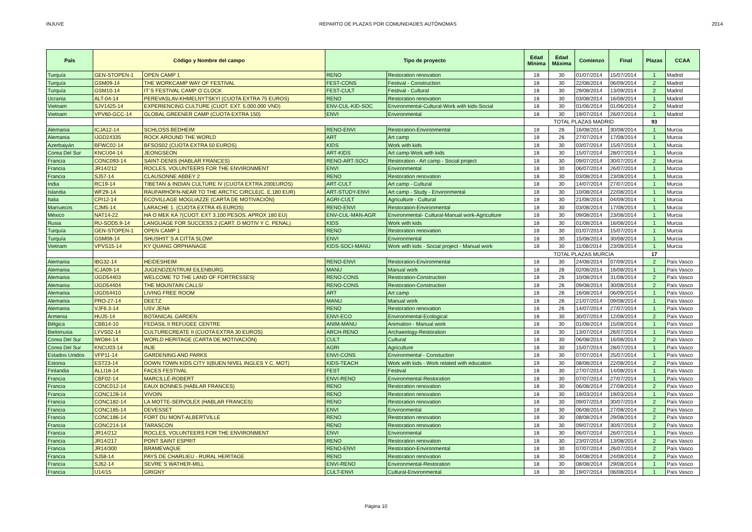INJUVE REPARTO DE PLAZAS POR COMUNIDADES AUTÓNOMAS 2014
| País | Código y Nombre del campo | | Tipo de proyecto | | Edad Mínima | Edad Máxima | Comienzo | Final | Plazas | CCAA |
| --- | --- | --- | --- | --- | --- | --- | --- | --- | --- | --- |
| Turquía | GEN-STOPEN-1 | OPEN CAMP 1 | RENO | Restoration renovation | 18 | 30 | 01/07/2014 | 15/07/2014 | 1 | Madrid |
| Turquía | GSM09-14 | THE WORKCAMP WAY OF FESTIVAL | FEST-CONS | Festival - Construction | 18 | 30 | 22/08/2014 | 06/09/2014 | 2 | Madrid |
| Turquía | GSM10-14 | IT´S FESTIVAL CAMP O´CLOCK | FEST-CULT | Festival - Cultural | 18 | 30 | 29/08/2014 | 13/09/2014 | 2 | Madrid |
| Ucrania | ALT-04-14 | PEREVASLAV-KHMELNYTSKYI (CUOTA EXTRA 75 EUROS) | RENO | Restoration renovation | 18 | 30 | 03/08/2014 | 16/08/2014 | 1 | Madrid |
| Vietnam | SJV1425-14 | EXPERIENCING CULTURE (CUOT. EXT. 5.000.000 VND) | ENV-CUL-KID-SOC | Environmental-Cultural-Work with kids-Social | 18 | 30 | 01/06/2014 | 01/06/2014 | 2 | Madrid |
| Vietnam | VPV60-GCC-14 | GLOBAL GREENER CAMP (CUOTA EXTRA 150) | ENVI | Environmental | 18 | 30 | 19/07/2014 | 26/07/2014 | 1 | Madrid |
| | | | | | TOTAL PLAZAS MADRID | | | | 93 | |
| Alemania | ICJA12-14 | SCHLOSS BEDHEIM | RENO-ENVI | Restoration-Environmental | 18 | 26 | 16/08/2014 | 30/08/2014 | 1 | Murcia |
| Alemania | IJGD24335 | ROCK AROUND THE WORLD | ART | Art camp | 18 | 26 | 27/07/2014 | 17/08/2014 | 1 | Murcia |
| Azerbaiyán | BFWC02-14 | BFSOS02 (CUOTA EXTRA 50 EUROS) | KIDS | Work with kids | 18 | 30 | 03/07/2014 | 15/07/2014 | 1 | Murcia |
| Corea Del Sur | KNCU04-14 | JEONGSEON | ART-KIDS | Art camp-Work with kids | 18 | 30 | 15/07/2014 | 28/07/2014 | 1 | Murcia |
| Francia | CONC093-14 | SAINT-DENIS (HABLAR FRANCES) | RENO-ART-SOCI | Restoration - Art camp - Social project | 18 | 30 | 09/07/2014 | 30/07/2014 | 2 | Murcia |
| Francia | JR14/212 | ROCLES, VOLUNTEERS FOR THE ENVIRONMENT | ENVI | Environmental | 18 | 30 | 06/07/2014 | 26/07/2014 | 1 | Murcia |
| Francia | SJ57-14 | CLAUSONNE ABBEY 2 | RENO | Restoration renovation | 18 | 30 | 03/08/2014 | 23/08/2014 | 1 | Murcia |
| India | RC19-14 | TIBETAN & INDIAN CULTURE IV (CUOTA EXTRA 200EUROS) | ART-CULT | Art camp - Cultural | 18 | 30 | 14/07/2014 | 27/07/2014 | 1 | Murcia |
| Islandia | WF29-14 | RAUFARHÓFN-NEAR TO THE ARCTIC CIRCLE(C. E.180 EUR) | ART-STUDY-ENVI | Art camp - Study - Environmental | 18 | 30 | 10/08/2014 | 22/08/2014 | 1 | Murcia |
| Italia | CPI12-14 | ECOVILLAGE MOGLIAZZE (CARTA DE MOTIVACIÓN) | AGRI-CULT | Agriculture - Cultural | 18 | 30 | 21/08/2014 | 04/09/2014 | 1 | Murcia |
| Marruecos | CJM5-14 | LARACHE 1. (CUOTA EXTRA 45 EUROS) | RENO-ENVI | Restoration-Environmental | 18 | 30 | 03/08/2014 | 17/08/2014 | 1 | Murcia |
| México | NAT14-22 | HA O MEK KA 7(CUOT. EXT 3.100 PESOS. APROX 180 EU) | ENV-CUL-MAN-AGR | Environmental- Cultural-Manual work-Agriculture | 18 | 30 | 09/08/2014 | 23/08/2014 | 1 | Murcia |
| Rusia | RU-SOD5.9-14 | LANGUAGE FOR SUCCESS 2 (CART. D MOTIV Y C. PENAL) | KIDS | Work with kids | 18 | 30 | 01/08/2014 | 16/08/2014 | 1 | Murcia |
| Turquía | GEN-STOPEN-1 | OPEN CAMP 1 | RENO | Restoration renovation | 18 | 30 | 01/07/2014 | 15/07/2014 | 1 | Murcia |
| Turquía | GSM08-14 | SHUSH!IT´S A CITTA SLOW! | ENVI | Environmental | 18 | 30 | 15/08/2014 | 30/08/2014 | 1 | Murcia |
| Vietnam | VPVS15-14 | KY QUANG ORPHANAGE | KIDS-SOCI-MANU | Work with kids - Social project - Manual work | 18 | 30 | 11/08/2014 | 23/08/2014 | 1 | Murcia |
| | | | | | TOTAL PLAZAS MURCIA | | | | 17 | |
| Alemania | IBG32-14 | HEIDESHEIM | RENO-ENVI | Restoration-Environmental | 18 | 30 | 24/08/2014 | 07/09/2014 | 2 | País Vasco |
| Alemania | ICJA09-14 | JUGENDZENTRUM EILENBURG | MANU | Manual work | 18 | 26 | 02/08/2014 | 16/08/2014 | 1 | País Vasco |
| Alemania | IJGD54403 | WELCOME TO THE LAND OF FORTRESSES/ | RENO-CONS | Restoration-Construction | 18 | 26 | 10/08/2014 | 31/08/2014 | 2 | País Vasco |
| Alemania | IJGD54404 | THE MOUNTAIN CALLS! | RENO-CONS | Restoration-Construction | 18 | 26 | 09/08/2014 | 30/08/2014 | 2 | País Vasco |
| Alemania | IJGD54410 | LIVING FREE ROOM | ART | Art camp | 18 | 26 | 16/08/2014 | 06/09/2014 | 1 | País Vasco |
| Alemania | PRO-27-14 | DEETZ | MANU | Manual work | 18 | 26 | 21/07/2014 | 09/08/2014 | 1 | País Vasco |
| Alemania | VJF6.3-14 | USV JENA | RENO | Restoration renovation | 18 | 26 | 14/07/2014 | 27/07/2014 | 1 | País Vasco |
| Armenia | HUJ5-14 | BOTANICAL GARDEN | ENVI-ECO | Environmental-Ecological | 18 | 30 | 30/07/2014 | 12/08/2014 | 2 | País Vasco |
| Bélgica | CBB14-10 | FEDASIL II REFUGEE CENTRE | ANIM-MANU | Animation - Manual work | 18 | 30 | 01/08/2014 | 15/08/2014 | 1 | País Vasco |
| Bielorrusia | LYVS02-14 | CULTURECREATE II (CUOTA EXTRA 30 EUROS) | ARCH-RENO | Archaeology-Restoration | 18 | 30 | 13/07/2014 | 26/07/2014 | 1 | País Vasco |
| Corea Del Sur | IWO84-14 | WORLD HERITAGE (CARTA DE MOTIVACIÓN) | CULT | Cultural | 18 | 30 | 06/08/2014 | 16/08/2014 | 2 | País Vasco |
| Corea Del Sur | KNCU03-14 | INJE | AGRI | Agriculture | 18 | 30 | 15/07/2014 | 28/07/2014 | 1 | País Vasco |
| Estados Unidos | VFP11-14 | GARDENING AND PARKS | ENVI-CONS | Environmental - Constuction | 18 | 30 | 07/07/2014 | 25/07/2014 | 1 | País Vasco |
| Estonia | EST23-14 | DOWN TOWN KIDS CITY II(BUEN NIVEL INGLES Y C. MOT) | KIDS-TEACH | Work with kids - Work related with education | 19 | 30 | 08/08/2014 | 22/08/2014 | 2 | País Vasco |
| Finlandia | ALLI18-14 | FACES FESTIVAL | FEST | Festival | 18 | 30 | 27/07/2014 | 14/08/2014 | 1 | País Vasco |
| Francia | CBF02-14 | MARCILLÉ-ROBERT | ENVI-RENO | Environmental-Restoration | 18 | 30 | 07/07/2014 | 27/07/2014 | 1 | País Vasco |
| Francia | CONC012-14 | EAUX BONNES (HABLAR FRANCES) | RENO | Restoration renovation | 18 | 30 | 06/08/2014 | 27/08/2014 | 2 | País Vasco |
| Francia | CONC128-14 | VIVOIN | RENO | Restoration renovation | 18 | 30 | 19/03/2014 | 19/03/2014 | 1 | País Vasco |
| Francia | CONC182-14 | LA MOTTE-SERVOLEX (HABLAR FRANCES) | RENO | Restoration renovation | 18 | 30 | 09/07/2014 | 30/07/2014 | 2 | País Vasco |
| Francia | CONC185-14 | DEVESSET | ENVI | Environmental | 18 | 30 | 06/08/2014 | 27/08/2014 | 2 | País Vasco |
| Francia | CONC186-14 | FORT DU MONT-ALBERTVILLE | RENO | Restoration renovation | 18 | 30 | 08/08/2014 | 29/08/2014 | 2 | País Vasco |
| Francia | CONC214-14 | TARASCON | RENO | Restoration renovation | 18 | 30 | 09/07/2014 | 30/07/2014 | 2 | País Vasco |
| Francia | JR14/212 | ROCLES, VOLUNTEERS FOR THE ENVIRONMENT | ENVI | Environmental | 18 | 30 | 06/07/2014 | 26/07/2014 | 1 | País Vasco |
| Francia | JR14/217 | PONT SAINT ESPRIT | RENO | Restoration renovation | 18 | 30 | 23/07/2014 | 13/08/2014 | 2 | País Vasco |
| Francia | JR14/300 | BRAMEVAQUE | RENO-ENVI | Restoration-Environmental | 18 | 30 | 07/07/2014 | 26/07/2014 | 2 | País Vasco |
| Francia | SJ58-14 | PAYS DE CHARLIEU - RURAL HERITAGE | RENO | Restoration renovation | 18 | 30 | 04/08/2014 | 24/08/2014 | 2 | País Vasco |
| Francia | SJ62-14 | SEVRE´S WATHER-MILL | ENVI-RENO | Environmental-Restoration | 18 | 30 | 08/08/2014 | 29/08/2014 | 1 | País Vasco |
| Francia | U14/15 | GRIGNY | CULT-ENVI | Cultural-Environmental | 18 | 30 | 19/07/2014 | 06/08/2014 | 1 | País Vasco |
Página 10